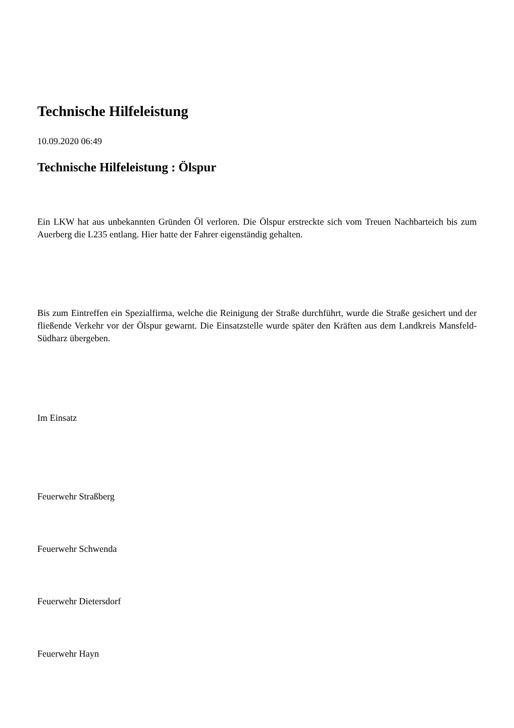Technische Hilfeleistung
10.09.2020 06:49
Technische Hilfeleistung : Ölspur
Ein LKW hat aus unbekannten Gründen Öl verloren. Die Ölspur erstreckte sich vom Treuen Nachbarteich bis zum Auerberg die L235 entlang. Hier hatte der Fahrer eigenständig gehalten.
Bis zum Eintreffen ein Spezialfirma, welche die Reinigung der Straße durchführt, wurde die Straße gesichert und der fließende Verkehr vor der Ölspur gewarnt. Die Einsatzstelle wurde später den Kräften aus dem Landkreis Mansfeld-Südharz übergeben.
Im Einsatz
Feuerwehr Straßberg
Feuerwehr Schwenda
Feuerwehr Dietersdorf
Feuerwehr Hayn